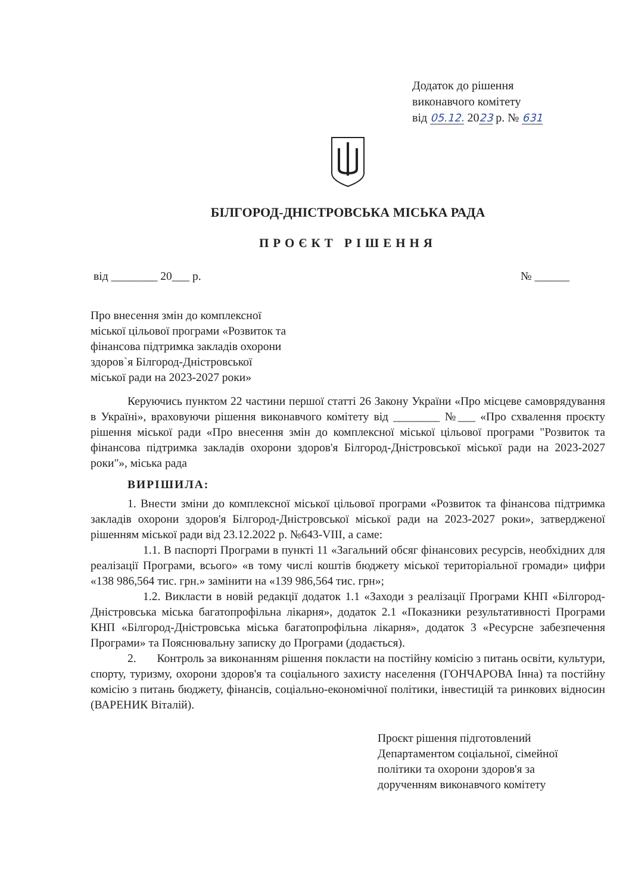Додаток до рішення
виконавчого комітету
від 05.12. 2023 р. № 631
БІЛГОРОД-ДНІСТРОВСЬКА МІСЬКА РАДА
ПРОЄКТ РІШЕННЯ
від ________ 20___ р. № ______
Про внесення змін до комплексної міської цільової програми «Розвиток та фінансова підтримка закладів охорони здоров`я Білгород-Дністровської міської ради на 2023-2027 роки»
Керуючись пунктом 22 частини першої статті 26 Закону України «Про місцеве самоврядування в Україні», враховуючи рішення виконавчого комітету від ________ №___ «Про схвалення проєкту рішення міської ради «Про внесення змін до комплексної міської цільової програми "Розвиток та фінансова підтримка закладів охорони здоров'я Білгород-Дністровської міської ради на 2023-2027 роки"», міська рада
ВИРІШИЛА:
1. Внести зміни до комплексної міської цільової програми «Розвиток та фінансова підтримка закладів охорони здоров'я Білгород-Дністровської міської ради на 2023-2027 роки», затвердженої рішенням міської ради від 23.12.2022 р. №643-VIII, а саме:
1.1. В паспорті Програми в пункті 11 «Загальний обсяг фінансових ресурсів, необхідних для реалізації Програми, всього» «в тому числі коштів бюджету міської територіальної громади» цифри «138 986,564 тис. грн.» замінити на «139 986,564 тис. грн»;
1.2. Викласти в новій редакції додаток 1.1 «Заходи з реалізації Програми КНП «Білгород-Дністровська міська багатопрофільна лікарня», додаток 2.1 «Показники результативності Програми КНП «Білгород-Дністровська міська багатопрофільна лікарня», додаток 3 «Ресурсне забезпечення Програми» та Пояснювальну записку до Програми (додається).
2. Контроль за виконанням рішення покласти на постійну комісію з питань освіти, культури, спорту, туризму, охорони здоров'я та соціального захисту населення (ГОНЧАРОВА Інна) та постійну комісію з питань бюджету, фінансів, соціально-економічної політики, інвестицій та ринкових відносин (ВАРЕНИК Віталій).
Проєкт рішення підготовлений
Департаментом соціальної, сімейної
політики та охорони здоров'я за
дорученням виконавчого комітету